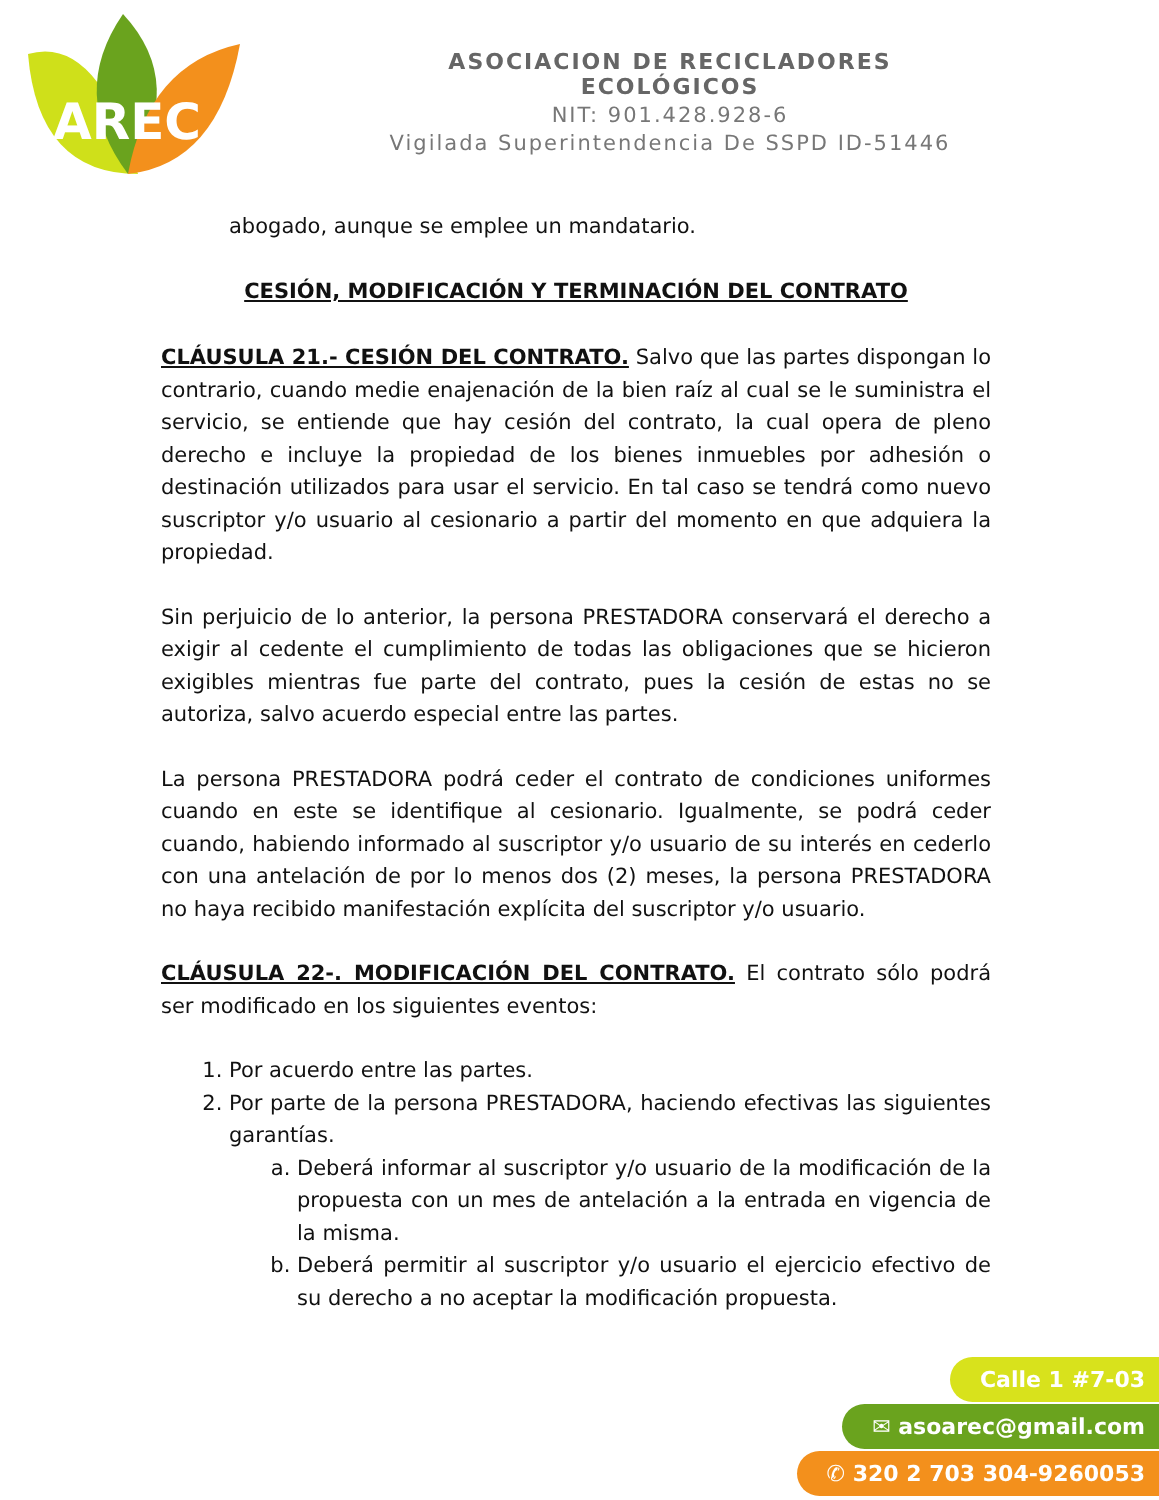AREC
ASOCIACION DE RECICLADORES ECOLÓGICOS
NIT: 901.428.928-6
Vigilada Superintendencia De SSPD ID-51446
abogado, aunque se emplee un mandatario.
CESIÓN, MODIFICACIÓN Y TERMINACIÓN DEL CONTRATO
CLÁUSULA 21.- CESIÓN DEL CONTRATO. Salvo que las partes dispongan lo contrario, cuando medie enajenación de la bien raíz al cual se le suministra el servicio, se entiende que hay cesión del contrato, la cual opera de pleno derecho e incluye la propiedad de los bienes inmuebles por adhesión o destinación utilizados para usar el servicio. En tal caso se tendrá como nuevo suscriptor y/o usuario al cesionario a partir del momento en que adquiera la propiedad.
Sin perjuicio de lo anterior, la persona PRESTADORA conservará el derecho a exigir al cedente el cumplimiento de todas las obligaciones que se hicieron exigibles mientras fue parte del contrato, pues la cesión de estas no se autoriza, salvo acuerdo especial entre las partes.
La persona PRESTADORA podrá ceder el contrato de condiciones uniformes cuando en este se identifique al cesionario. Igualmente, se podrá ceder cuando, habiendo informado al suscriptor y/o usuario de su interés en cederlo con una antelación de por lo menos dos (2) meses, la persona PRESTADORA no haya recibido manifestación explícita del suscriptor y/o usuario.
CLÁUSULA 22-. MODIFICACIÓN DEL CONTRATO. El contrato sólo podrá ser modificado en los siguientes eventos:
1. Por acuerdo entre las partes.
2. Por parte de la persona PRESTADORA, haciendo efectivas las siguientes garantías.
a. Deberá informar al suscriptor y/o usuario de la modificación de la propuesta con un mes de antelación a la entrada en vigencia de la misma.
b. Deberá permitir al suscriptor y/o usuario el ejercicio efectivo de su derecho a no aceptar la modificación propuesta.
Calle 1 #7-03
✉ asoarec@gmail.com
✆ 320 2 703 304-9260053